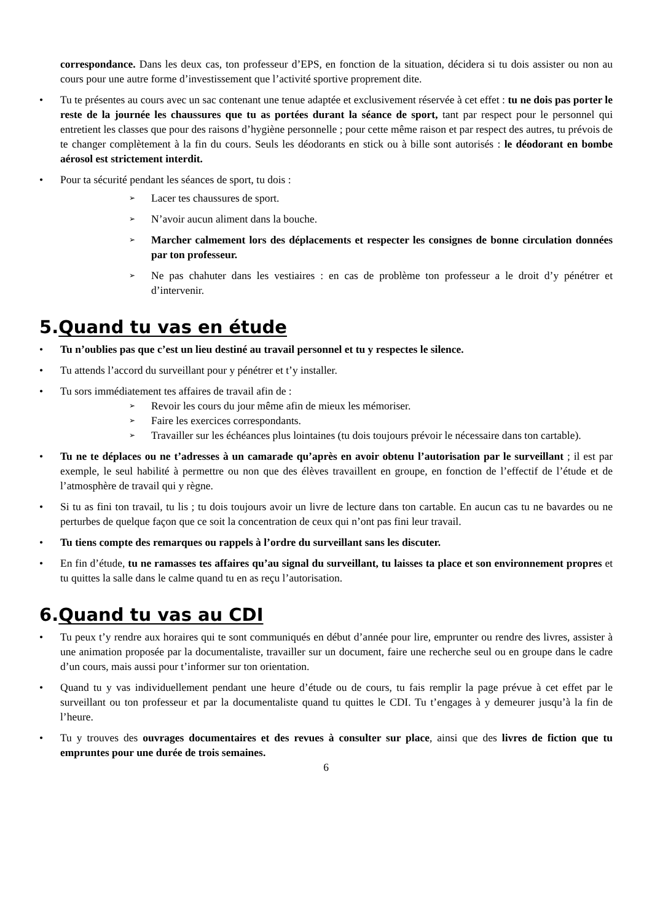correspondance. Dans les deux cas, ton professeur d’EPS, en fonction de la situation, décidera si tu dois assister ou non au cours pour une autre forme d’investissement que l’activité sportive proprement dite.
• Tu te présentes au cours avec un sac contenant une tenue adaptée et exclusivement réservée à cet effet : tu ne dois pas porter le reste de la journée les chaussures que tu as portées durant la séance de sport, tant par respect pour le personnel qui entretient les classes que pour des raisons d’hygiène personnelle ; pour cette même raison et par respect des autres, tu prévois de te changer complètement à la fin du cours. Seuls les déodorants en stick ou à bille sont autorisés : le déodorant en bombe aérosol est strictement interdit.
• Pour ta sécurité pendant les séances de sport, tu dois :
➢ Lacer tes chaussures de sport.
➢ N’avoir aucun aliment dans la bouche.
➢ Marcher calmement lors des déplacements et respecter les consignes de bonne circulation données par ton professeur.
➢ Ne pas chahuter dans les vestiaires : en cas de problème ton professeur a le droit d’y pénétrer et d’intervenir.
5.Quand tu vas en étude
• Tu n’oublies pas que c’est un lieu destiné au travail personnel et tu y respectes le silence.
• Tu attends l’accord du surveillant pour y pénétrer et t’y installer.
• Tu sors immédiatement tes affaires de travail afin de :
➢ Revoir les cours du jour même afin de mieux les mémoriser.
➢ Faire les exercices correspondants.
➢ Travailler sur les échéances plus lointaines (tu dois toujours prévoir le nécessaire dans ton cartable).
• Tu ne te déplaces ou ne t’adresses à un camarade qu’après en avoir obtenu l’autorisation par le surveillant ; il est par exemple, le seul habilité à permettre ou non que des élèves travaillent en groupe, en fonction de l’effectif de l’étude et de l’atmosphère de travail qui y règne.
• Si tu as fini ton travail, tu lis ; tu dois toujours avoir un livre de lecture dans ton cartable. En aucun cas tu ne bavardes ou ne perturbes de quelque façon que ce soit la concentration de ceux qui n’ont pas fini leur travail.
• Tu tiens compte des remarques ou rappels à l’ordre du surveillant sans les discuter.
• En fin d’étude, tu ne ramasses tes affaires qu’au signal du surveillant, tu laisses ta place et son environnement propres et tu quittes la salle dans le calme quand tu en as reçu l’autorisation.
6.Quand tu vas au CDI
• Tu peux t’y rendre aux horaires qui te sont communiqués en début d’année pour lire, emprunter ou rendre des livres, assister à une animation proposée par la documentaliste, travailler sur un document, faire une recherche seul ou en groupe dans le cadre d’un cours, mais aussi pour t’informer sur ton orientation.
• Quand tu y vas individuellement pendant une heure d’étude ou de cours, tu fais remplir la page prévue à cet effet par le surveillant ou ton professeur et par la documentaliste quand tu quittes le CDI. Tu t’engages à y demeurer jusqu’à la fin de l’heure.
• Tu y trouves des ouvrages documentaires et des revues à consulter sur place, ainsi que des livres de fiction que tu empruntes pour une durée de trois semaines.
6